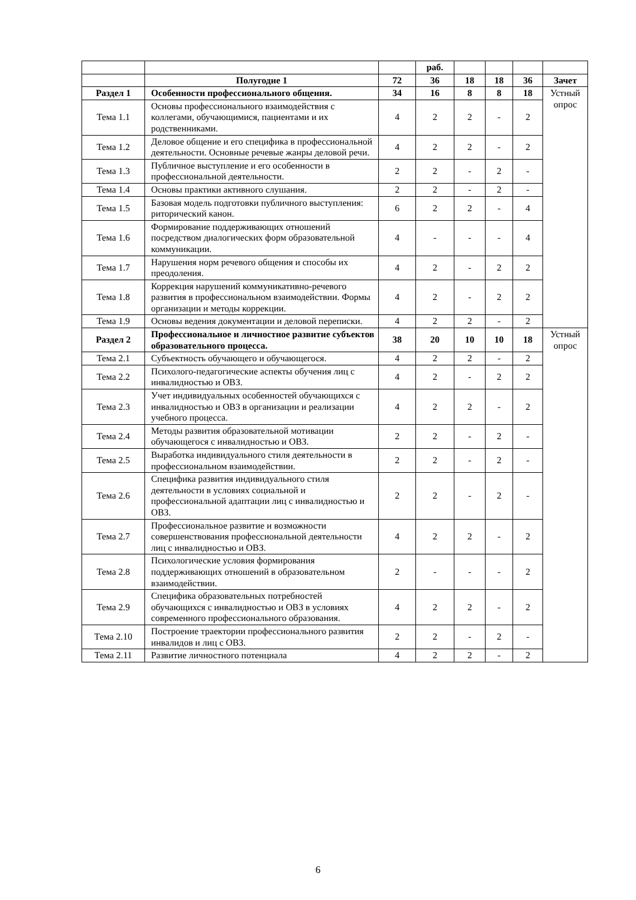| | | | раб. | | | | |
| | Полугодие 1 | 72 | 36 | 18 | 18 | 36 | Зачет |
| Раздел 1 | Особенности профессионального общения. | 34 | 16 | 8 | 8 | 18 | Устный опрос |
| Тема 1.1 | Основы профессионального взаимодействия с коллегами, обучающимися, пациентами и их родственниками. | 4 | 2 | 2 | - | 2 | |
| Тема 1.2 | Деловое общение и его специфика в профессиональной деятельности. Основные речевые жанры деловой речи. | 4 | 2 | 2 | - | 2 | |
| Тема 1.3 | Публичное выступление и его особенности в профессиональной деятельности. | 2 | 2 | - | 2 | - | |
| Тема 1.4 | Основы практики активного слушания. | 2 | 2 | - | 2 | - | |
| Тема 1.5 | Базовая модель подготовки публичного выступления: риторический канон. | 6 | 2 | 2 | - | 4 | |
| Тема 1.6 | Формирование поддерживающих отношений посредством диалогических форм образовательной коммуникации. | 4 | - | - | - | 4 | |
| Тема 1.7 | Нарушения норм речевого общения и способы их преодоления. | 4 | 2 | - | 2 | 2 | |
| Тема 1.8 | Коррекция нарушений коммуникативно-речевого развития в профессиональном взаимодействии. Формы организации и методы коррекции. | 4 | 2 | - | 2 | 2 | |
| Тема 1.9 | Основы ведения документации и деловой переписки. | 4 | 2 | 2 | - | 2 | |
| Раздел 2 | Профессиональное и личностное развитие субъектов образовательного процесса. | 38 | 20 | 10 | 10 | 18 | Устный опрос |
| Тема 2.1 | Субъектность обучающего и обучающегося. | 4 | 2 | 2 | - | 2 | |
| Тема 2.2 | Психолого-педагогические аспекты обучения лиц с инвалидностью и ОВЗ. | 4 | 2 | - | 2 | 2 | |
| Тема 2.3 | Учет индивидуальных особенностей обучающихся с инвалидностью и ОВЗ в организации и реализации учебного процесса. | 4 | 2 | 2 | - | 2 | |
| Тема 2.4 | Методы развития образовательной мотивации обучающегося с инвалидностью и ОВЗ. | 2 | 2 | - | 2 | - | |
| Тема 2.5 | Выработка индивидуального стиля деятельности в профессиональном взаимодействии. | 2 | 2 | - | 2 | - | |
| Тема 2.6 | Специфика развития индивидуального стиля деятельности в условиях социальной и профессиональной адаптации лиц с инвалидностью и ОВЗ. | 2 | 2 | - | 2 | - | |
| Тема 2.7 | Профессиональное развитие и возможности совершенствования профессиональной деятельности лиц с инвалидностью и ОВЗ. | 4 | 2 | 2 | - | 2 | |
| Тема 2.8 | Психологические условия формирования поддерживающих отношений в образовательном взаимодействии. | 2 | - | - | - | 2 | |
| Тема 2.9 | Специфика образовательных потребностей обучающихся с инвалидностью и ОВЗ в условиях современного профессионального образования. | 4 | 2 | 2 | - | 2 | |
| Тема 2.10 | Построение траектории профессионального развития инвалидов и лиц с ОВЗ. | 2 | 2 | - | 2 | - | |
| Тема 2.11 | Развитие личностного потенциала | 4 | 2 | 2 | - | 2 | |
6